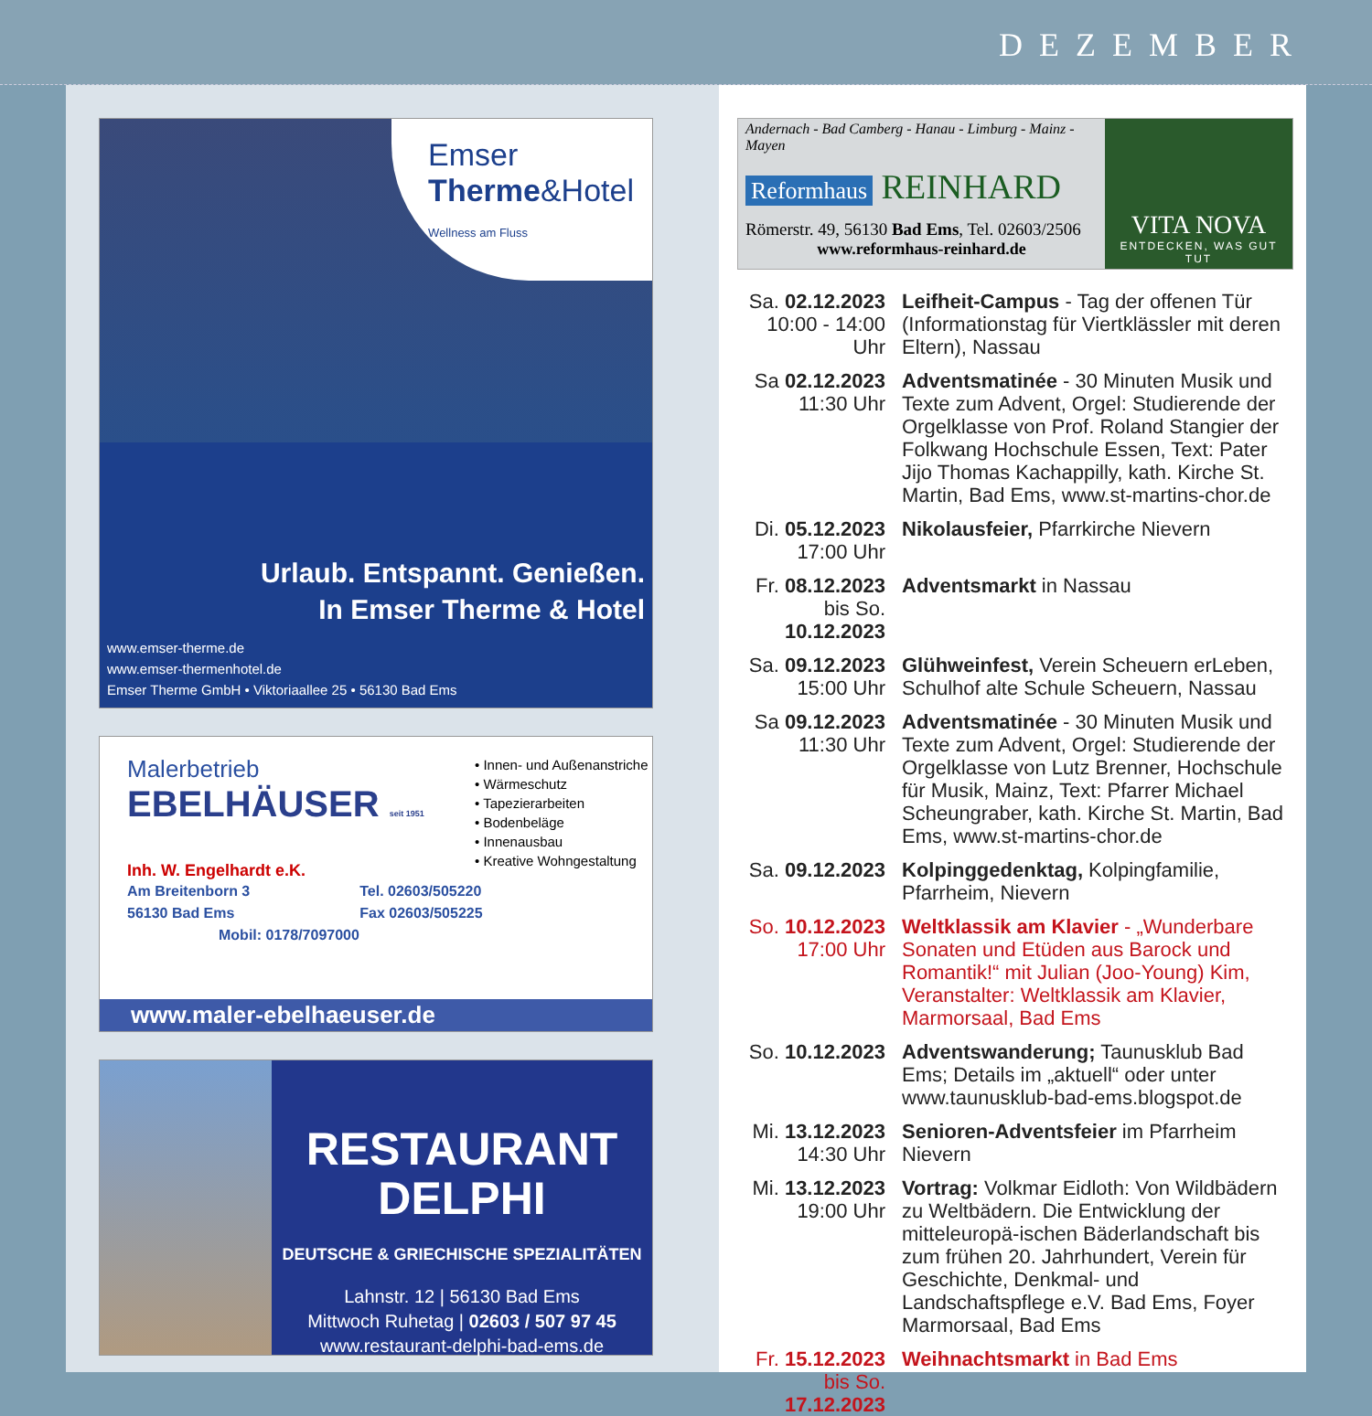DEZEMBER
Emser
Therme&Hotel
Wellness am Fluss
Urlaub. Entspannt. Genießen.
In Emser Therme & Hotel
www.emser-therme.de
www.emser-thermenhotel.de
Emser Therme GmbH • Viktoriaallee 25 • 56130 Bad Ems
Malerbetrieb
EBELHÄUSER seit 1951
• Innen- und Außenanstriche
• Wärmeschutz
• Tapezierarbeiten
• Bodenbeläge
• Innenausbau
• Kreative Wohngestaltung
Inh. W. Engelhardt e.K.
Am Breitenborn 3
56130 Bad Ems Tel. 02603/505220
Fax 02603/505225
Mobil: 0178/7097000
www.maler-ebelhaeuser.de
RESTAURANT
DELPHI
DEUTSCHE & GRIECHISCHE SPEZIALITÄTEN
Lahnstr. 12 | 56130 Bad Ems
Mittwoch Ruhetag | 02603 / 507 97 45
www.restaurant-delphi-bad-ems.de
Andernach - Bad Camberg - Hanau - Limburg - Mainz - Mayen
Reformhaus REINHARD
Römerstr. 49, 56130 Bad Ems, Tel. 02603/2506
www.reformhaus-reinhard.de
VITA NOVA
ENTDECKEN, WAS GUT TUT
Sa. 02.12.2023
10:00 - 14:00 Uhr
Leifheit-Campus - Tag der offenen Tür (Informationstag für Viertklässler mit deren Eltern), Nassau
Sa 02.12.2023
11:30 Uhr
Adventsmatinée - 30 Minuten Musik und Texte zum Advent, Orgel: Studierende der Orgelklasse von Prof. Roland Stangier der Folkwang Hochschule Essen, Text: Pater Jijo Thomas Kachappilly, kath. Kirche St. Martin, Bad Ems, www.st-martins-chor.de
Di. 05.12.2023
17:00 Uhr
Nikolausfeier, Pfarrkirche Nievern
Fr. 08.12.2023
bis So. 10.12.2023
Adventsmarkt in Nassau
Sa. 09.12.2023
15:00 Uhr
Glühweinfest, Verein Scheuern erLeben, Schulhof alte Schule Scheuern, Nassau
Sa 09.12.2023
11:30 Uhr
Adventsmatinée - 30 Minuten Musik und Texte zum Advent, Orgel: Studierende der Orgelklasse von Lutz Brenner, Hochschule für Musik, Mainz, Text: Pfarrer Michael Scheungraber, kath. Kirche St. Martin, Bad Ems, www.st-martins-chor.de
Sa. 09.12.2023
Kolpinggedenktag, Kolpingfamilie, Pfarrheim, Nievern
So. 10.12.2023
17:00 Uhr
Weltklassik am Klavier - „Wunderbare Sonaten und Etüden aus Barock und Romantik!“ mit Julian (Joo-Young) Kim, Veranstalter: Weltklassik am Klavier, Marmorsaal, Bad Ems
So. 10.12.2023
Adventswanderung; Taunusklub Bad Ems; Details im „aktuell“ oder unter www.taunusklub-bad-ems.blogspot.de
Mi. 13.12.2023
14:30 Uhr
Senioren-Adventsfeier im Pfarrheim Nievern
Mi. 13.12.2023
19:00 Uhr
Vortrag: Volkmar Eidloth: Von Wildbädern zu Weltbädern. Die Entwicklung der mitteleuropä-ischen Bäderlandschaft bis zum frühen 20. Jahrhundert, Verein für Geschichte, Denkmal- und Landschaftspflege e.V. Bad Ems, Foyer Marmorsaal, Bad Ems
Fr. 15.12.2023
bis So. 17.12.2023
Weihnachtsmarkt in Bad Ems